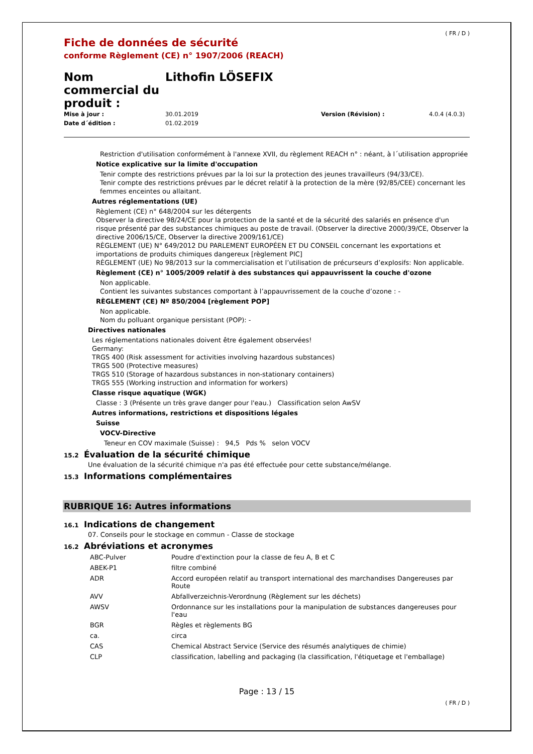( FR / D )
Fiche de données de sécurité
conforme Règlement (CE) n° 1907/2006 (REACH)
Nom commercial du produit :
Lithofin LÖSEFIX
Mise à jour : 30.01.2019 Version (Révision) : 4.0.4 (4.0.3) Date d´édition : 01.02.2019
Restriction d'utilisation conformément à l'annexe XVII, du règlement REACH n° : néant, à l´utilisation appropriée
Notice explicative sur la limite d'occupation
Tenir compte des restrictions prévues par la loi sur la protection des jeunes travailleurs (94/33/CE).
Tenir compte des restrictions prévues par le décret relatif à la protection de la mère (92/85/CEE) concernant les femmes enceintes ou allaitant.
Autres réglementations (UE)
Règlement (CE) n° 648/2004 sur les détergents
Observer la directive 98/24/CE pour la protection de la santé et de la sécurité des salariés en présence d'un risque présenté par des substances chimiques au poste de travail. (Observer la directive 2000/39/CE, Observer la directive 2006/15/CE, Observer la directive 2009/161/CE)
RÈGLEMENT (UE) N° 649/2012 DU PARLEMENT EUROPÉEN ET DU CONSEIL concernant les exportations et importations de produits chimiques dangereux [règlement PIC]
RÈGLEMENT (UE) No 98/2013 sur la commercialisation et l’utilisation de précurseurs d’explosifs: Non applicable.
Règlement (CE) n° 1005/2009 relatif à des substances qui appauvrissent la couche d'ozone
Non applicable.
Contient les suivantes substances comportant à l’appauvrissement de la couche d’ozone : -
RÈGLEMENT (CE) Nº 850/2004 [règlement POP]
Non applicable.
Nom du polluant organique persistant (POP): -
Directives nationales
Les réglementations nationales doivent être également observées!
Germany:
TRGS 400 (Risk assessment for activities involving hazardous substances)
TRGS 500 (Protective measures)
TRGS 510 (Storage of hazardous substances in non-stationary containers)
TRGS 555 (Working instruction and information for workers)
Classe risque aquatique (WGK)
Classe : 3 (Présente un très grave danger pour l'eau.) Classification selon AwSV
Autres informations, restrictions et dispositions légales
Suisse
VOCV-Directive
Teneur en COV maximale (Suisse) : 94,5 Pds % selon VOCV
15.2 Évaluation de la sécurité chimique
Une évaluation de la sécurité chimique n'a pas été effectuée pour cette substance/mélange.
15.3 Informations complémentaires
RUBRIQUE 16: Autres informations
16.1 Indications de changement
07. Conseils pour le stockage en commun - Classe de stockage
16.2 Abréviations et acronymes
| ABC-Pulver | Poudre d'extinction pour la classe de feu A, B et C |
| ABEK-P1 | filtre combiné |
| ADR | Accord européen relatif au transport international des marchandises Dangereuses par Route |
| AVV | Abfallverzeichnis-Verordnung (Règlement sur les déchets) |
| AWSV | Ordonnance sur les installations pour la manipulation de substances dangereuses pour l'eau |
| BGR | Règles et règlements BG |
| ca. | circa |
| CAS | Chemical Abstract Service (Service des résumés analytiques de chimie) |
| CLP | classification, labelling and packaging (la classification, l'étiquetage et l'emballage) |
Page : 13 / 15
( FR / D )